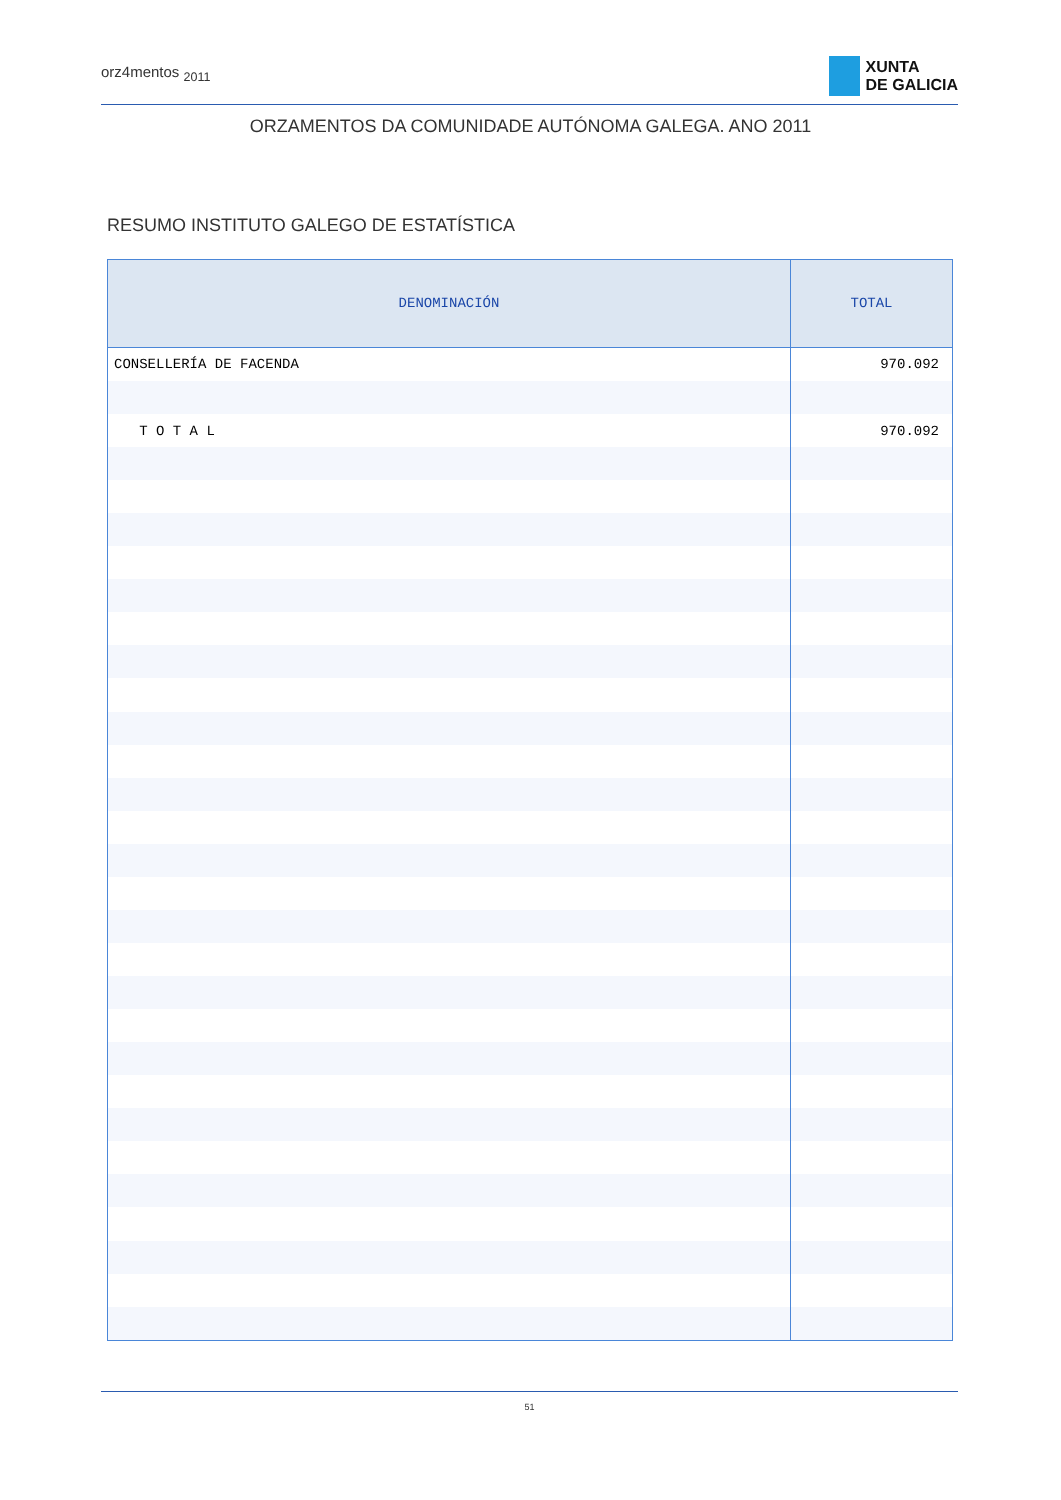orz4mentos <sub>2011</sub>
XUNTA
DE GALICIA
ORZAMENTOS DA COMUNIDADE AUTÓNOMA GALEGA. ANO 2011
RESUMO INSTITUTO GALEGO DE ESTATÍSTICA
| DENOMINACIÓN | TOTAL |
| --- | --- |
| CONSELLERÍA DE FACENDA | 970.092 |
| T O T A L | 970.092 |
51